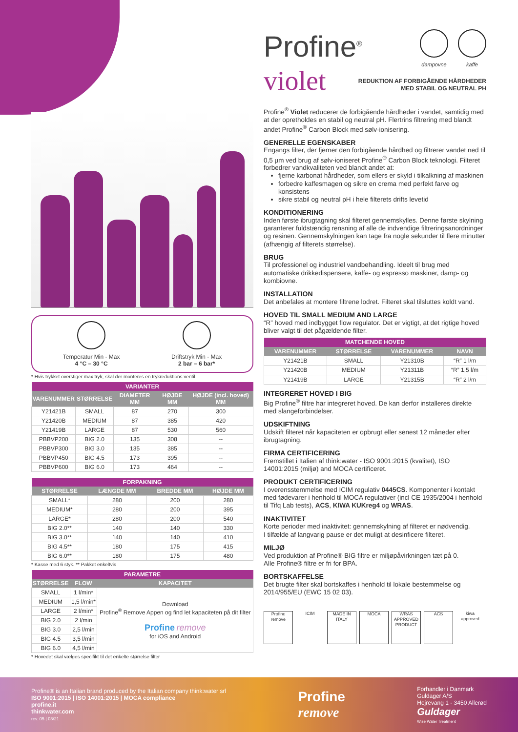Profine<sup>®</sup>
violet
dampovne kaffe
REDUKTION AF FORBIGÅENDE HÅRDHEDER
MED STABIL OG NEUTRAL PH
Profine<sup>®</sup> Violet reducerer de forbigående hårdheder i vandet, samtidig med at der opretholdes en stabil og neutral pH. Flertrins filtrering med blandt andet Profine<sup>®</sup> Carbon Block med sølv-ionisering.
GENERELLE EGENSKABER
Engangs filter, der fjerner den forbigående hårdhed og filtrerer vandet ned til 0,5 µm ved brug af sølv-ioniseret Profine<sup>®</sup> Carbon Block teknologi. Filteret forbedrer vandkvaliteten ved blandt andet at:
fjerne karbonat hårdheder, som ellers er skyld i tilkalkning af maskinen
forbedre kaffesmagen og sikre en crema med perfekt farve og konsistens
sikre stabil og neutral pH i hele filterets drifts levetid
KONDITIONERING
Inden første ibrugtagning skal filteret gennemskylles. Denne første skylning garanterer fuldstændig rensning af alle de indvendige filtreringsanordninger og resinen. Gennemskylningen kan tage fra nogle sekunder til flere minutter (afhængig af filterets størrelse).
BRUG
Til professionel og industriel vandbehandling. Ideelt til brug med automatiske drikkedispensere, kaffe- og espresso maskiner, damp- og kombiovne.
INSTALLATION
Det anbefales at montere filtrene lodret. Filteret skal tilsluttes koldt vand.
HOVED TIL SMALL MEDIUM AND LARGE
“R” hoved med indbygget flow regulator. Det er vigtigt, at det rigtige hoved bliver valgt til det pågældende filter.
| MATCHENDE HOVED | | | |
| --- | --- | --- | --- |
| VARENUMMER | STØRRELSE | VARENUMMER | NAVN |
| Y21421B | SMALL | Y21310B | “R” 1 l/m |
| Y21420B | MEDIUM | Y21311B | “R” 1,5 l/m |
| Y21419B | LARGE | Y21315B | “R” 2 l/m |
INTEGRERET HOVED I BIG
Big Profine<sup>®</sup> filtre har integreret hoved. De kan derfor installeres direkte med slangeforbindelser.
UDSKIFTNING
Udskift filteret når kapaciteten er opbrugt eller senest 12 måneder efter ibrugtagning.
FIRMA CERTIFICERING
Fremstillet i Italien af think:water - ISO 9001:2015 (kvalitet), ISO 14001:2015 (miljø) and MOCA certificeret.
PRODUKT CERTIFICERING
I overensstemmelse med ICIM regulativ 0445CS. Komponenter i kontakt med fødevarer i henhold til MOCA regulativer (incl CE 1935/2004 i henhold til Tifq Lab tests), ACS, KIWA KUKreg4 og WRAS.
INAKTIVITET
Korte perioder med inaktivitet: gennemskylning af filteret er nødvendig.
I tilfælde af langvarig pause er det muligt at desinficere filteret.
MILJØ
Ved produktion af Profine® BIG filtre er miljøpåvirkningen tæt på 0.
Alle Profine® filtre er fri for BPA.
BORTSKAFFELSE
Det brugte filter skal bortskaffes i henhold til lokale bestemmelse og 2014/955/EU (EWC 15 02 03).
Profine remove
ICIM
MADE IN ITALY
MOCA WRAS APPROVED PRODUCT
ACS
kiwa approved
Temperatur Min - Max
4 °C – 30 °C
Driftstryk Min - Max
2 bar – 6 bar*
* Hvis trykket overstiger max tryk, skal der monteres en trykreduktions ventil
| VARIANTER | | | | |
| --- | --- | --- | --- | --- |
| VARENUMMER | STØRRELSE | DIAMETER MM | HØJDE MM | HØJDE (incl. hoved) MM |
| Y21421B | SMALL | 87 | 270 | 300 |
| Y21420B | MEDIUM | 87 | 385 | 420 |
| Y21419B | LARGE | 87 | 530 | 560 |
| PBBVP200 | BIG 2.0 | 135 | 308 | -- |
| PBBVP300 | BIG 3.0 | 135 | 385 | -- |
| PBBVP450 | BIG 4.5 | 173 | 395 | -- |
| PBBVP600 | BIG 6.0 | 173 | 464 | -- |
| FORPAKNING | | | |
| --- | --- | --- | --- |
| STØRRELSE | LÆNGDE MM | BREDDE MM | HØJDE MM |
| SMALL* | 280 | 200 | 280 |
| MEDIUM* | 280 | 200 | 395 |
| LARGE* | 280 | 200 | 540 |
| BIG 2.0** | 140 | 140 | 330 |
| BIG 3.0** | 140 | 140 | 410 |
| BIG 4.5** | 180 | 175 | 415 |
| BIG 6.0** | 180 | 175 | 480 |
* Kasse med 6 styk. ** Pakket enkeltvis
| PARAMETRE | | |
| --- | --- | --- |
| STØRRELSE | FLOW | KAPACITET |
| SMALL | 1 l/min* | Download Profine<sup>®</sup> Remove Appen og find let kapaciteten på dit filter Profine remove for iOS and Android |
| MEDIUM | 1,5 l/min* | |
| LARGE | 2 l/min* | |
| BIG 2.0 | 2 l/min | |
| BIG 3.0 | 2,5 l/min | |
| BIG 4.5 | 3,5 l/min | |
| BIG 6.0 | 4,5 l/min | |
* Hovedet skal vælges specifikt til det enkelte størrelse filter
Profine® is an Italian brand produced by the Italian company think:water srl
ISO 9001:2015 | ISO 14001:2015 | MOCA compliance
profine.it
thinkwater.com
rev. 05 | 03/21
Profine
remove
Forhandler i Danmark
Guldager A/S
Hejrevang 1 - 3450 Allerød
Guldager
Wise Water Treatment